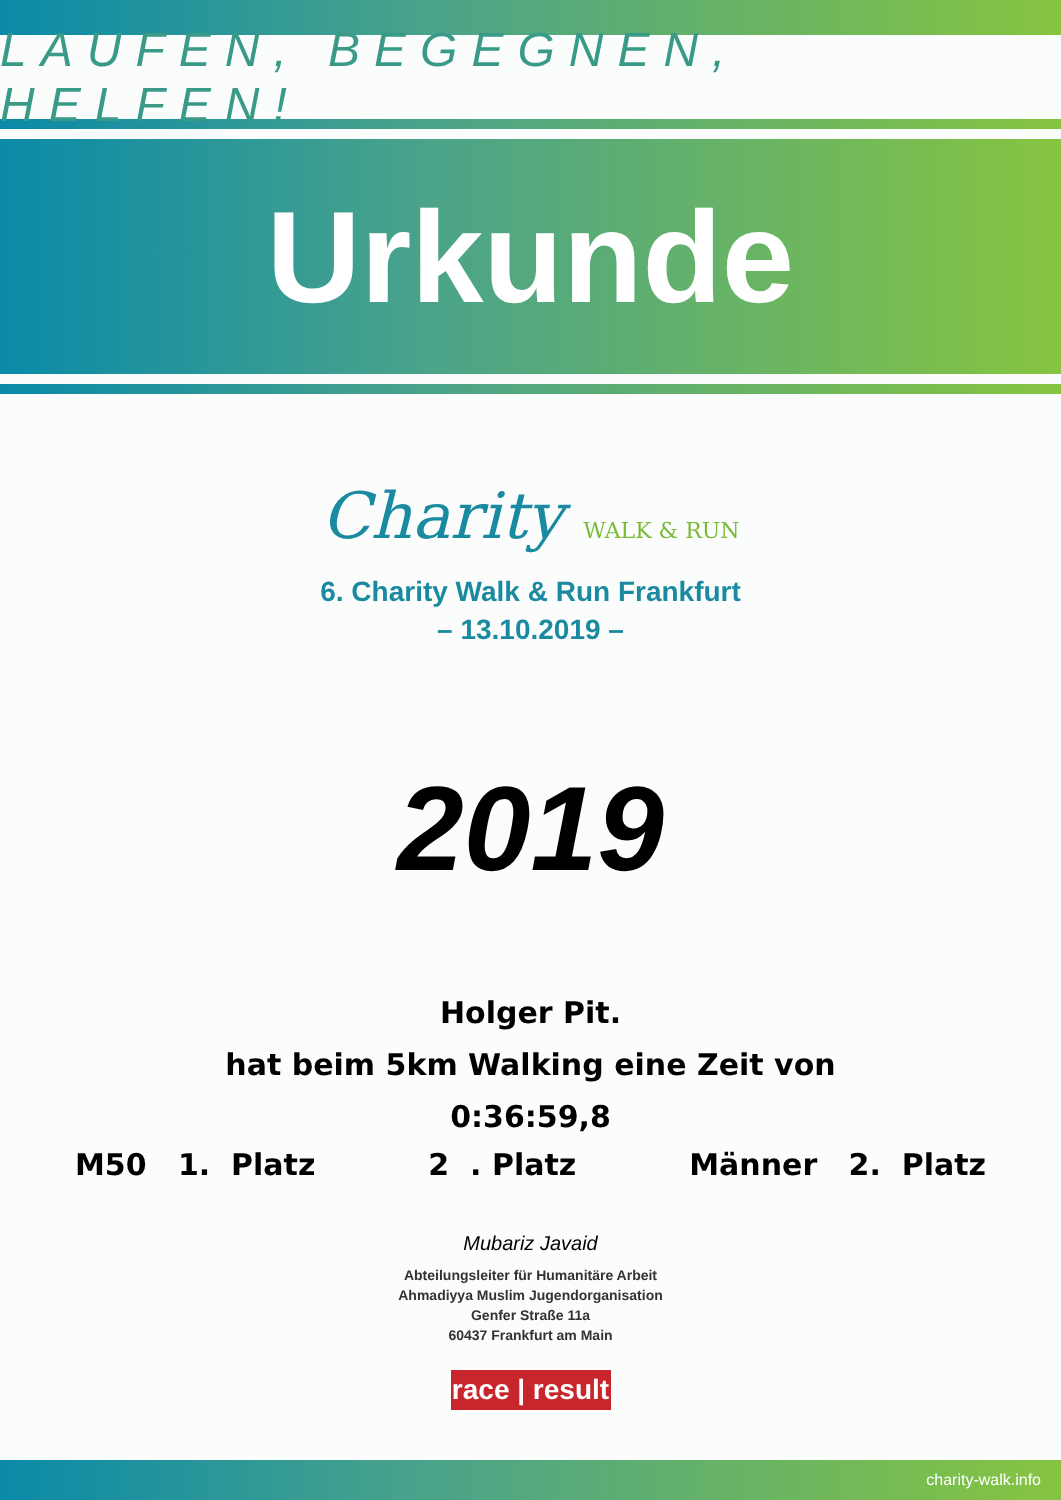LAUFEN, BEGEGNEN, HELFEN!
Urkunde
Charity WALK & RUN
6. Charity Walk & Run Frankfurt
– 13.10.2019 –
2019
Holger Pit.
hat beim 5km Walking eine Zeit von
0:36:59,8
M50 1. Platz 2 . Platz Männer 2. Platz
Mubariz Javaid
Abteilungsleiter für Humanitäre Arbeit
Ahmadiyya Muslim Jugendorganisation
Genfer Straße 11a
60437 Frankfurt am Main
race | result
charity-walk.info